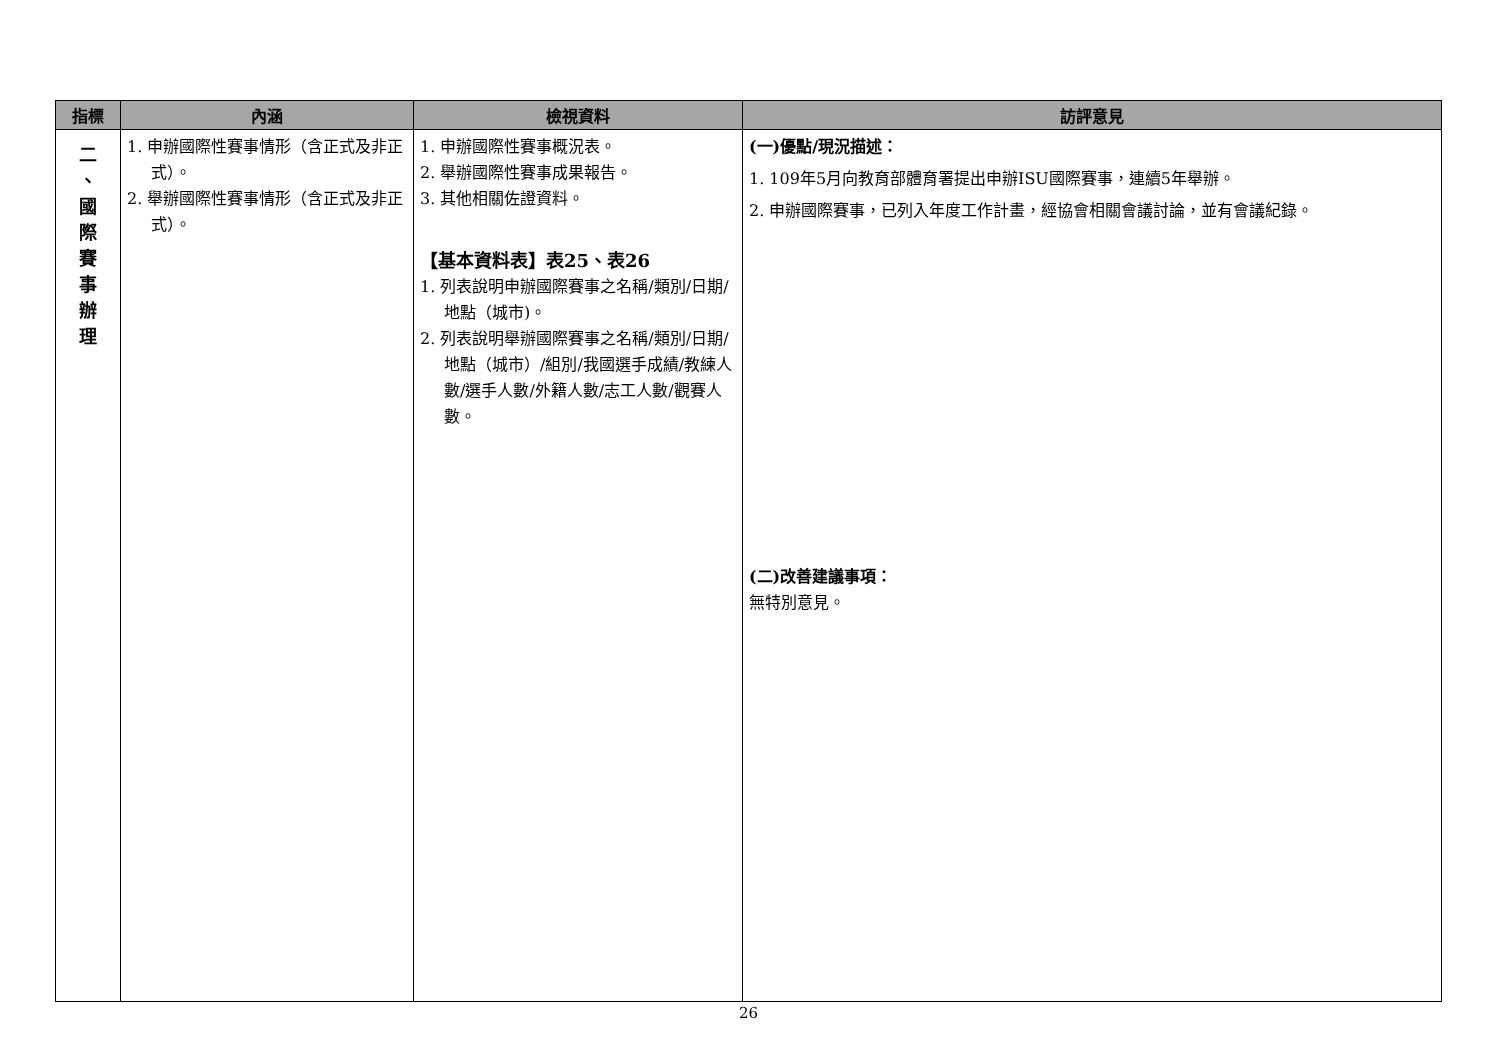| 指標 | 內涵 | 檢視資料 | 訪評意見 |
| --- | --- | --- | --- |
| 二 、 國 際 賽 事 辦 理 | 1. 申辦國際性賽事情形（含正式及非正式）。 2. 舉辦國際性賽事情形（含正式及非正式）。 | 1. 申辦國際性賽事概況表。 2. 舉辦國際性賽事成果報告。 3. 其他相關佐證資料。 【基本資料表】表25、表26 1. 列表說明申辦國際賽事之名稱/類別/日期/地點（城市)。 2. 列表說明舉辦國際賽事之名稱/類別/日期/地點（城市）/組別/我國選手成績/教練人數/選手人數/外籍人數/志工人數/觀賽人數。 | (一)優點/現況描述： 1. 109年5月向教育部體育署提出申辦ISU國際賽事，連續5年舉辦。 2. 申辦國際賽事，已列入年度工作計畫，經協會相關會議討論，並有會議紀錄。 (二)改善建議事項： 無特別意見。 |
26